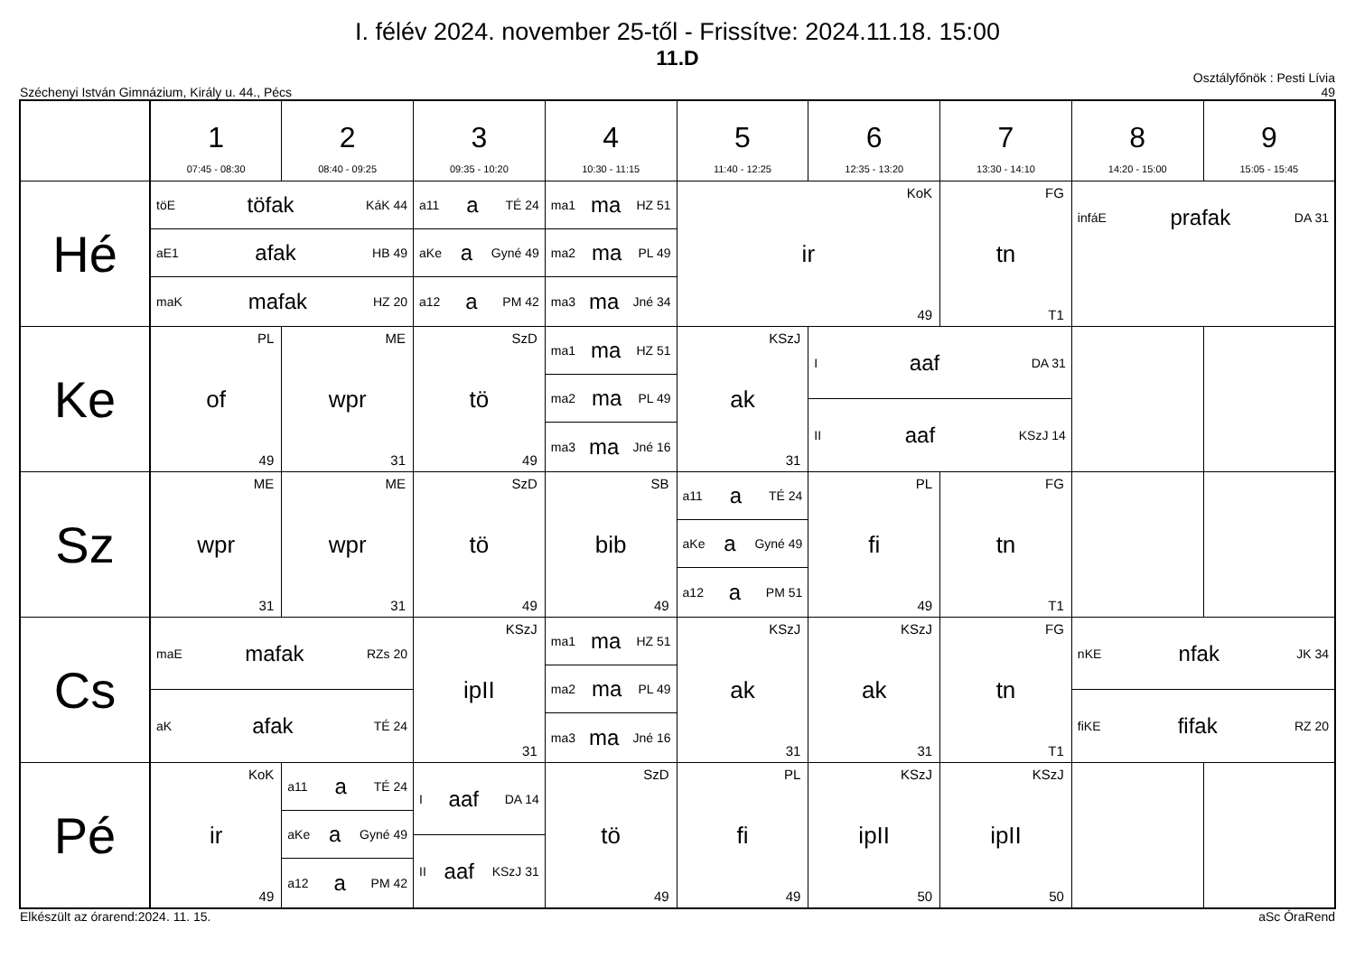I. félév 2024. november 25-től - Frissítve: 2024.11.18. 15:00
11.D
Széchenyi István Gimnázium, Király u. 44., Pécs Osztályfőnök : Pesti Lívia
49
| | 1 07:45 - 08:30 | 2 08:40 - 09:25 | 3 09:35 - 10:20 | 4 10:30 - 11:15 | 5 11:40 - 12:25 | 6 12:35 - 13:20 | 7 13:30 - 14:10 | 8 14:20 - 15:00 | 9 15:05 - 15:45 |
| --- | --- | --- | --- | --- | --- | --- | --- | --- | --- |
| Hé | töE töfak KáK 44 aE1 afak HB 49 maK mafak HZ 20 | | a11 a TÉ 24 aKe a Gyné 49 a12 a PM 42 | ma1 ma HZ 51 ma2 ma PL 49 ma3 ma Jné 34 | KoK ir 49 | | FG tn T1 | infáE prafak DA 31 | |
| Ke | PL of 49 | ME wpr 31 | SzD tö 49 | ma1 ma HZ 51 ma2 ma PL 49 ma3 ma Jné 16 | KSzJ ak 31 | I aaf DA 31 II aaf KSzJ 14 | | | |
| Sz | ME wpr 31 | ME wpr 31 | SzD tö 49 | SB bib 49 | a11 a TÉ 24 aKe a Gyné 49 a12 a PM 51 | PL fi 49 | FG tn T1 | | |
| Cs | maE mafak RZs 20 aK afak TÉ 24 | | KSzJ ipII 31 | ma1 ma HZ 51 ma2 ma PL 49 ma3 ma Jné 16 | KSzJ ak 31 | KSzJ ak 31 | FG tn T1 | nKE nfak JK 34 fiKE fifak RZ 20 | |
| Pé | KoK ir 49 | a11 a TÉ 24 aKe a Gyné 49 a12 a PM 42 | I aaf DA 14 II aaf KSzJ 31 | SzD tö 49 | PL fi 49 | KSzJ ipII 50 | KSzJ ipII 50 | | |
Elkészült az órarend:2024. 11. 15. aSc ÓraRend